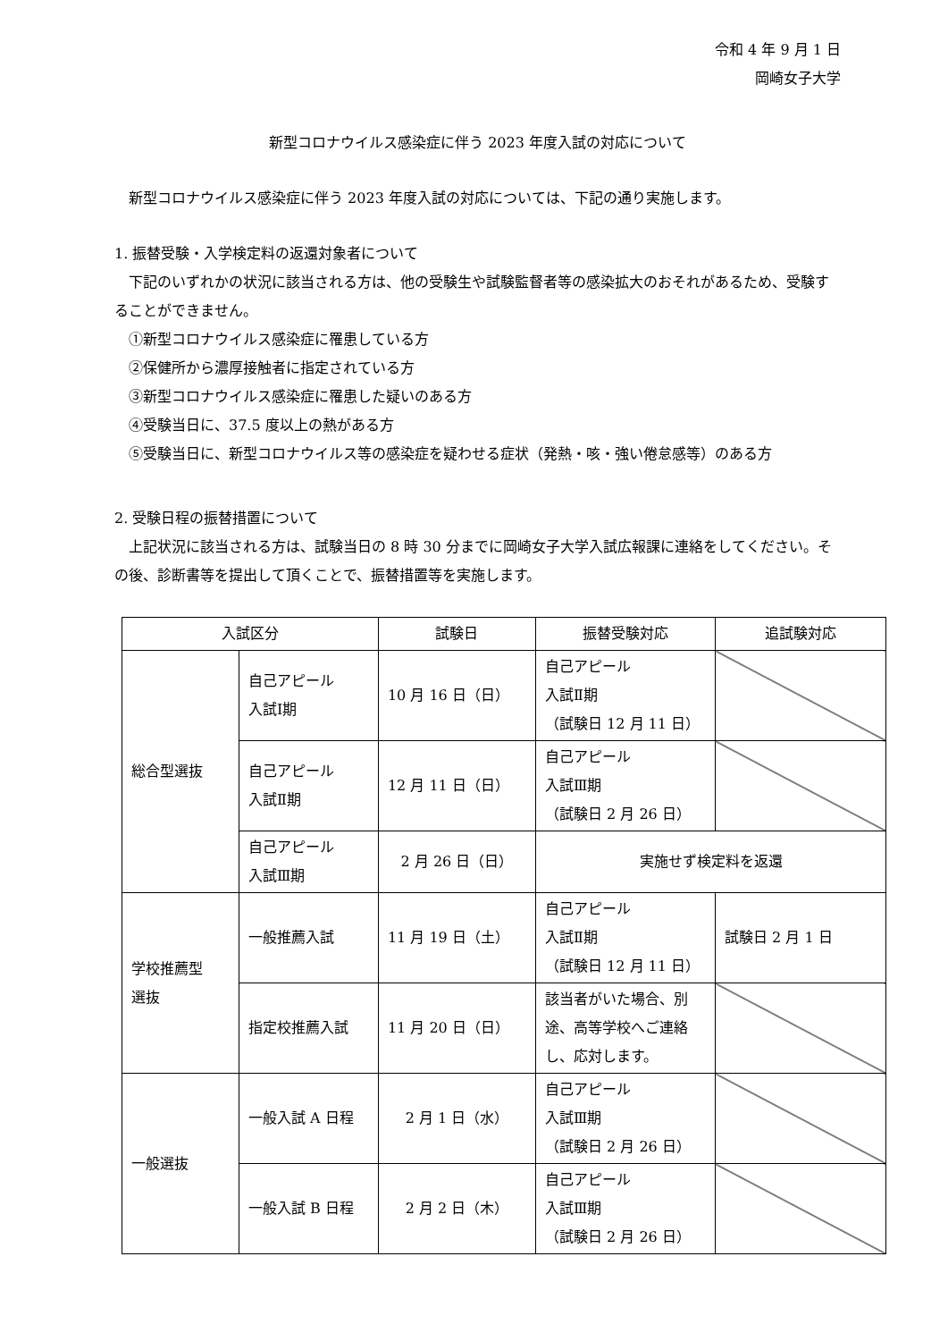令和 4 年 9 月 1 日
岡崎女子大学
新型コロナウイルス感染症に伴う 2023 年度入試の対応について
新型コロナウイルス感染症に伴う 2023 年度入試の対応については、下記の通り実施します。
1. 振替受験・入学検定料の返還対象者について
下記のいずれかの状況に該当される方は、他の受験生や試験監督者等の感染拡大のおそれがあるため、受験することができません。
①新型コロナウイルス感染症に罹患している方
②保健所から濃厚接触者に指定されている方
③新型コロナウイルス感染症に罹患した疑いのある方
④受験当日に、37.5 度以上の熱がある方
⑤受験当日に、新型コロナウイルス等の感染症を疑わせる症状（発熱・咳・強い倦怠感等）のある方
2. 受験日程の振替措置について
上記状況に該当される方は、試験当日の 8 時 30 分までに岡崎女子大学入試広報課に連絡をしてください。その後、診断書等を提出して頂くことで、振替措置等を実施します。
| 入試区分 | | 試験日 | 振替受験対応 | 追試験対応 |
| --- | --- | --- | --- | --- |
| 総合型選抜 | 自己アピール 入試Ⅰ期 | 10 月 16 日（日） | 自己アピール 入試Ⅱ期 （試験日 12 月 11 日） | |
| | 自己アピール 入試Ⅱ期 | 12 月 11 日（日） | 自己アピール 入試Ⅲ期 （試験日 2 月 26 日） | |
| | 自己アピール 入試Ⅲ期 | 2 月 26 日（日） | 実施せず検定料を返還 | |
| 学校推薦型 選抜 | 一般推薦入試 | 11 月 19 日（土） | 自己アピール 入試Ⅱ期 （試験日 12 月 11 日） | 試験日 2 月 1 日 |
| | 指定校推薦入試 | 11 月 20 日（日） | 該当者がいた場合、別途、高等学校へご連絡し、応対します。 | |
| 一般選抜 | 一般入試 A 日程 | 2 月 1 日（水） | 自己アピール 入試Ⅲ期 （試験日 2 月 26 日） | |
| | 一般入試 B 日程 | 2 月 2 日（木） | 自己アピール 入試Ⅲ期 （試験日 2 月 26 日） | |